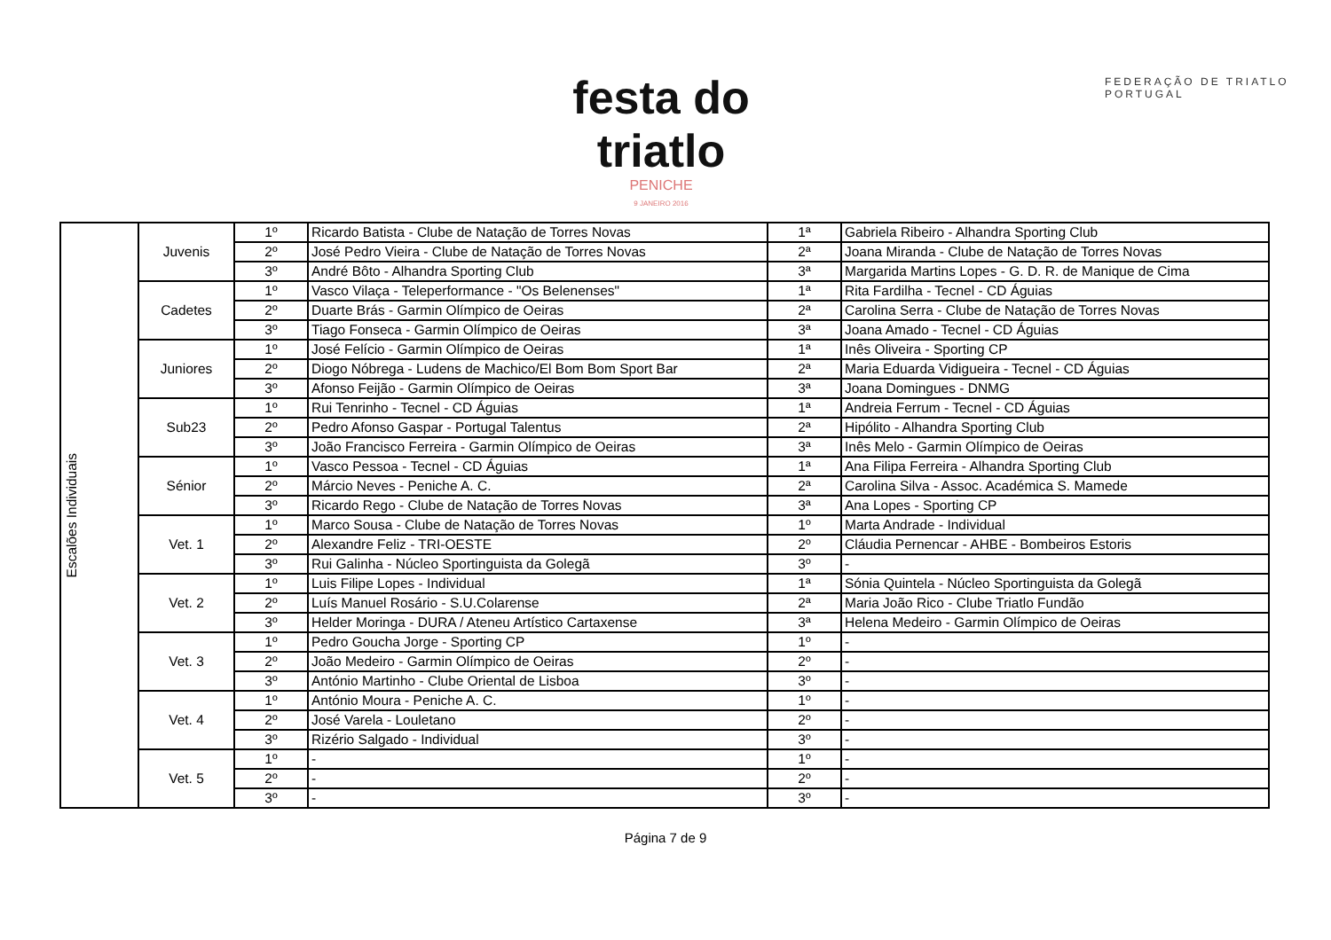festa do triatlo
PENICHE
9 JANEIRO 2016
FEDERAÇÃO DE TRIATLO
PORTUGAL
| Escalões Individuais | Juvenis | 1º | Ricardo Batista - Clube de Natação de Torres Novas | 1ª | Gabriela Ribeiro - Alhandra Sporting Club |
| | | 2º | José Pedro Vieira - Clube de Natação de Torres Novas | 2ª | Joana Miranda - Clube de Natação de Torres Novas |
| | | 3º | André Bôto - Alhandra Sporting Club | 3ª | Margarida Martins Lopes - G. D. R. de Manique de Cima |
| | Cadetes | 1º | Vasco Vilaça - Teleperformance - "Os Belenenses" | 1ª | Rita Fardilha - Tecnel - CD Águias |
| | | 2º | Duarte Brás - Garmin Olímpico de Oeiras | 2ª | Carolina Serra - Clube de Natação de Torres Novas |
| | | 3º | Tiago Fonseca - Garmin Olímpico de Oeiras | 3ª | Joana Amado - Tecnel - CD Águias |
| | Juniores | 1º | José Felício - Garmin Olímpico de Oeiras | 1ª | Inês Oliveira - Sporting CP |
| | | 2º | Diogo Nóbrega - Ludens de Machico/El Bom Bom Sport Bar | 2ª | Maria Eduarda Vidigueira - Tecnel - CD Águias |
| | | 3º | Afonso Feijão - Garmin Olímpico de Oeiras | 3ª | Joana Domingues - DNMG |
| | Sub23 | 1º | Rui Tenrinho - Tecnel - CD Águias | 1ª | Andreia Ferrum - Tecnel - CD Águias |
| | | 2º | Pedro Afonso Gaspar - Portugal Talentus | 2ª | Hipólito - Alhandra Sporting Club |
| | | 3º | João Francisco Ferreira - Garmin Olímpico de Oeiras | 3ª | Inês Melo - Garmin Olímpico de Oeiras |
| | Sénior | 1º | Vasco Pessoa - Tecnel - CD Águias | 1ª | Ana Filipa Ferreira - Alhandra Sporting Club |
| | | 2º | Márcio Neves - Peniche A. C. | 2ª | Carolina Silva - Assoc. Académica S. Mamede |
| | | 3º | Ricardo Rego - Clube de Natação de Torres Novas | 3ª | Ana Lopes - Sporting CP |
| | Vet. 1 | 1º | Marco Sousa - Clube de Natação de Torres Novas | 1º | Marta Andrade - Individual |
| | | 2º | Alexandre Feliz - TRI-OESTE | 2º | Cláudia Pernencar - AHBE - Bombeiros Estoris |
| | | 3º | Rui Galinha - Núcleo Sportinguista da Golegã | 3º | - |
| | Vet. 2 | 1º | Luis Filipe Lopes - Individual | 1ª | Sónia Quintela - Núcleo Sportinguista da Golegã |
| | | 2º | Luís Manuel Rosário - S.U.Colarense | 2ª | Maria João Rico - Clube Triatlo Fundão |
| | | 3º | Helder Moringa - DURA / Ateneu Artístico Cartaxense | 3ª | Helena Medeiro - Garmin Olímpico de Oeiras |
| | Vet. 3 | 1º | Pedro Goucha Jorge - Sporting CP | 1º | - |
| | | 2º | João Medeiro - Garmin Olímpico de Oeiras | 2º | - |
| | | 3º | António Martinho - Clube Oriental de Lisboa | 3º | - |
| | Vet. 4 | 1º | António Moura - Peniche A. C. | 1º | - |
| | | 2º | José Varela - Louletano | 2º | - |
| | | 3º | Rizério Salgado - Individual | 3º | - |
| | Vet. 5 | 1º | - | 1º | - |
| | | 2º | - | 2º | - |
| | | 3º | - | 3º | - |
Página 7 de 9